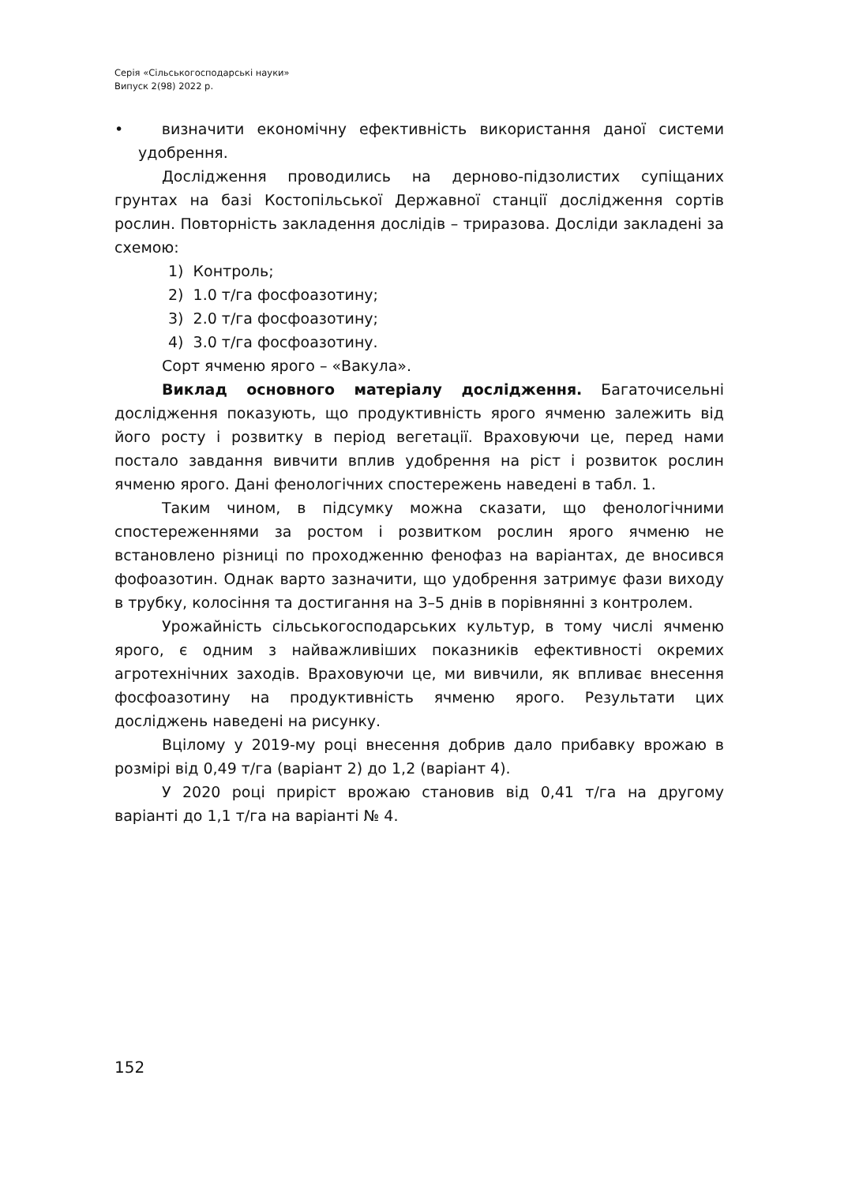Серія «Сільськогосподарські науки»
Випуск 2(98) 2022 р.
• визначити економічну ефективність використання даної системи удобрення.
Дослідження проводились на дерново-підзолистих супіщаних грунтах на базі Костопільської Державної станції дослідження сортів рослин. Повторність закладення дослідів – триразова. Досліди закладені за схемою:
1) Контроль;
2) 1.0 т/га фосфоазотину;
3) 2.0 т/га фосфоазотину;
4) 3.0 т/га фосфоазотину.
Сорт ячменю ярого – «Вакула».
Виклад основного матеріалу дослідження. Багаточисельні дослідження показують, що продуктивність ярого ячменю залежить від його росту і розвитку в період вегетації. Враховуючи це, перед нами постало завдання вивчити вплив удобрення на ріст і розвиток рослин ячменю ярого. Дані фенологічних спостережень наведені в табл. 1.
Таким чином, в підсумку можна сказати, що фенологічними спостереженнями за ростом і розвитком рослин ярого ячменю не встановлено різниці по проходженню фенофаз на варіантах, де вносився фофоазотин. Однак варто зазначити, що удобрення затримує фази виходу в трубку, колосіння та достигання на 3–5 днів в порівнянні з контролем.
Урожайність сільськогосподарських культур, в тому числі ячменю ярого, є одним з найважливіших показників ефективності окремих агротехнічних заходів. Враховуючи це, ми вивчили, як впливає внесення фосфоазотину на продуктивність ячменю ярого. Результати цих досліджень наведені на рисунку.
Вцілому у 2019-му році внесення добрив дало прибавку врожаю в розмірі від 0,49 т/га (варіант 2) до 1,2 (варіант 4).
У 2020 році приріст врожаю становив від 0,41 т/га на другому варіанті до 1,1 т/га на варіанті № 4.
152